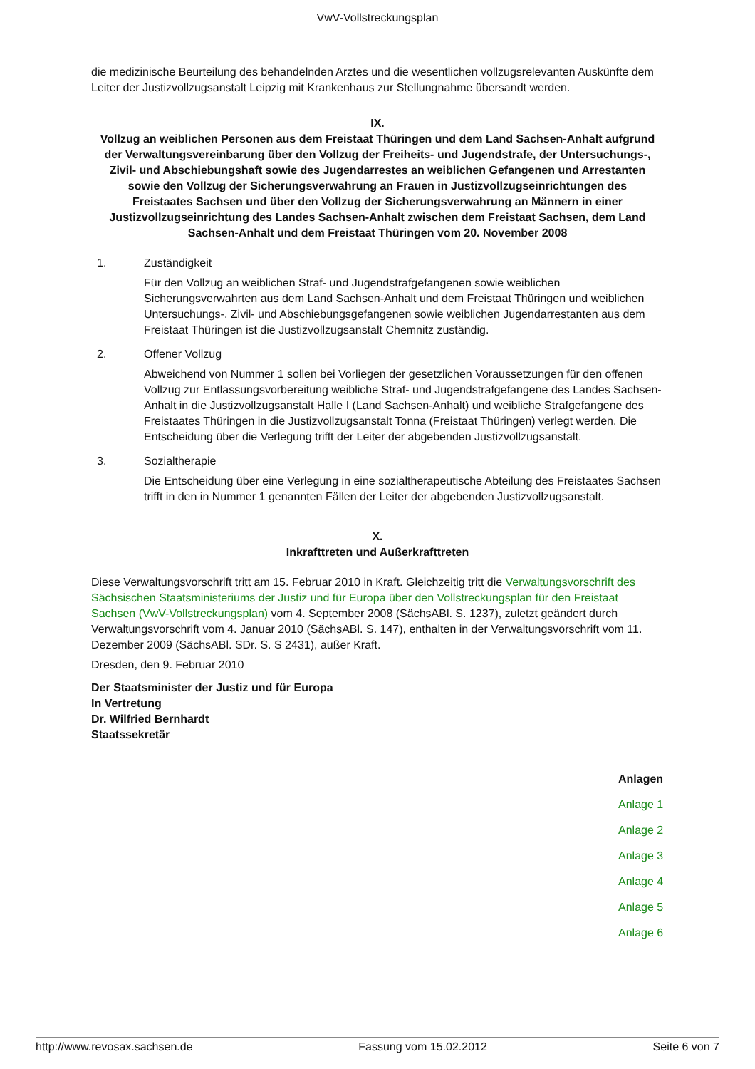VwV-Vollstreckungsplan
die medizinische Beurteilung des behandelnden Arztes und die wesentlichen vollzugsrelevanten Auskünfte dem Leiter der Justizvollzugsanstalt Leipzig mit Krankenhaus zur Stellungnahme übersandt werden.
IX.
Vollzug an weiblichen Personen aus dem Freistaat Thüringen und dem Land Sachsen-Anhalt aufgrund der Verwaltungsvereinbarung über den Vollzug der Freiheits- und Jugendstrafe, der Untersuchungs-, Zivil- und Abschiebungshaft sowie des Jugendarrestes an weiblichen Gefangenen und Arrestanten sowie den Vollzug der Sicherungsverwahrung an Frauen in Justizvollzugseinrichtungen des Freistaates Sachsen und über den Vollzug der Sicherungsverwahrung an Männern in einer Justizvollzugseinrichtung des Landes Sachsen-Anhalt zwischen dem Freistaat Sachsen, dem Land Sachsen-Anhalt und dem Freistaat Thüringen vom 20. November 2008
1. Zuständigkeit
Für den Vollzug an weiblichen Straf- und Jugendstrafgefangenen sowie weiblichen Sicherungsverwahrten aus dem Land Sachsen-Anhalt und dem Freistaat Thüringen und weiblichen Untersuchungs-, Zivil- und Abschiebungsgefangenen sowie weiblichen Jugendarrestanten aus dem Freistaat Thüringen ist die Justizvollzugsanstalt Chemnitz zuständig.
2. Offener Vollzug
Abweichend von Nummer 1 sollen bei Vorliegen der gesetzlichen Voraussetzungen für den offenen Vollzug zur Entlassungsvorbereitung weibliche Straf- und Jugendstrafgefangene des Landes Sachsen-Anhalt in die Justizvollzugsanstalt Halle I (Land Sachsen-Anhalt) und weibliche Strafgefangene des Freistaates Thüringen in die Justizvollzugsanstalt Tonna (Freistaat Thüringen) verlegt werden. Die Entscheidung über die Verlegung trifft der Leiter der abgebenden Justizvollzugsanstalt.
3. Sozialtherapie
Die Entscheidung über eine Verlegung in eine sozialtherapeutische Abteilung des Freistaates Sachsen trifft in den in Nummer 1 genannten Fällen der Leiter der abgebenden Justizvollzugsanstalt.
X.
Inkrafttreten und Außerkrafttreten
Diese Verwaltungsvorschrift tritt am 15. Februar 2010 in Kraft. Gleichzeitig tritt die Verwaltungsvorschrift des Sächsischen Staatsministeriums der Justiz und für Europa über den Vollstreckungsplan für den Freistaat Sachsen (VwV-Vollstreckungsplan) vom 4. September 2008 (SächsABl. S. 1237), zuletzt geändert durch Verwaltungsvorschrift vom 4. Januar 2010 (SächsABl. S. 147), enthalten in der Verwaltungsvorschrift vom 11. Dezember 2009 (SächsABl. SDr. S. S 2431), außer Kraft.
Dresden, den 9. Februar 2010
Der Staatsminister der Justiz und für Europa
In Vertretung
Dr. Wilfried Bernhardt
Staatssekretär
Anlagen
Anlage 1
Anlage 2
Anlage 3
Anlage 4
Anlage 5
Anlage 6
http://www.revosax.sachsen.de Fassung vom 15.02.2012 Seite 6 von 7